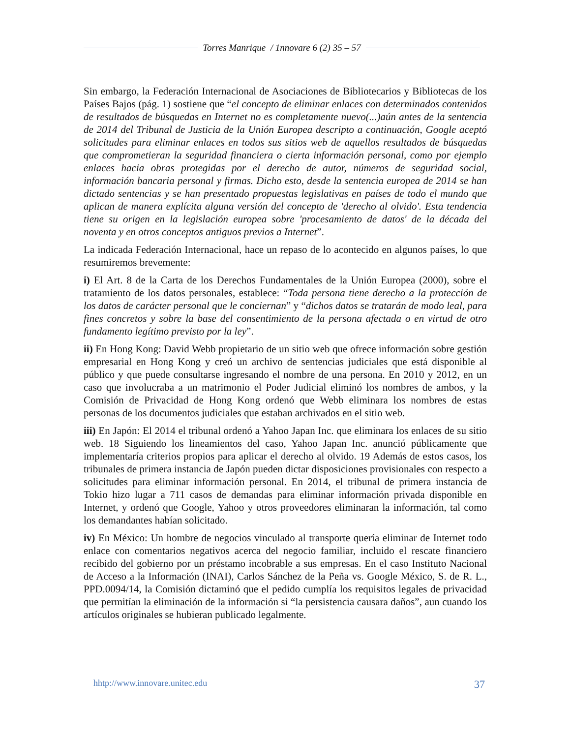Torres Manrique / 1nnovare 6 (2) 35 – 57
Sin embargo, la Federación Internacional de Asociaciones de Bibliotecarios y Bibliotecas de los Países Bajos (pág. 1) sostiene que “el concepto de eliminar enlaces con determinados contenidos de resultados de búsquedas en Internet no es completamente nuevo(...)aún antes de la sentencia de 2014 del Tribunal de Justicia de la Unión Europea descripto a continuación, Google aceptó solicitudes para eliminar enlaces en todos sus sitios web de aquellos resultados de búsquedas que comprometieran la seguridad financiera o cierta información personal, como por ejemplo enlaces hacia obras protegidas por el derecho de autor, números de seguridad social, información bancaria personal y firmas. Dicho esto, desde la sentencia europea de 2014 se han dictado sentencias y se han presentado propuestas legislativas en países de todo el mundo que aplican de manera explícita alguna versión del concepto de 'derecho al olvido'. Esta tendencia tiene su origen en la legislación europea sobre 'procesamiento de datos' de la década del noventa y en otros conceptos antiguos previos a Internet”.
La indicada Federación Internacional, hace un repaso de lo acontecido en algunos países, lo que resumiremos brevemente:
i) El Art. 8 de la Carta de los Derechos Fundamentales de la Unión Europea (2000), sobre el tratamiento de los datos personales, establece: “Toda persona tiene derecho a la protección de los datos de carácter personal que le conciernan” y “dichos datos se tratarán de modo leal, para fines concretos y sobre la base del consentimiento de la persona afectada o en virtud de otro fundamento legítimo previsto por la ley”.
ii) En Hong Kong: David Webb propietario de un sitio web que ofrece información sobre gestión empresarial en Hong Kong y creó un archivo de sentencias judiciales que está disponible al público y que puede consultarse ingresando el nombre de una persona. En 2010 y 2012, en un caso que involucraba a un matrimonio el Poder Judicial eliminó los nombres de ambos, y la Comisión de Privacidad de Hong Kong ordenó que Webb eliminara los nombres de estas personas de los documentos judiciales que estaban archivados en el sitio web.
iii) En Japón: El 2014 el tribunal ordenó a Yahoo Japan Inc. que eliminara los enlaces de su sitio web. 18 Siguiendo los lineamientos del caso, Yahoo Japan Inc. anunció públicamente que implementaría criterios propios para aplicar el derecho al olvido. 19 Además de estos casos, los tribunales de primera instancia de Japón pueden dictar disposiciones provisionales con respecto a solicitudes para eliminar información personal. En 2014, el tribunal de primera instancia de Tokio hizo lugar a 711 casos de demandas para eliminar información privada disponible en Internet, y ordenó que Google, Yahoo y otros proveedores eliminaran la información, tal como los demandantes habían solicitado.
iv) En México: Un hombre de negocios vinculado al transporte quería eliminar de Internet todo enlace con comentarios negativos acerca del negocio familiar, incluido el rescate financiero recibido del gobierno por un préstamo incobrable a sus empresas. En el caso Instituto Nacional de Acceso a la Información (INAI), Carlos Sánchez de la Peña vs. Google México, S. de R. L., PPD.0094/14, la Comisión dictaminó que el pedido cumplía los requisitos legales de privacidad que permitían la eliminación de la información si “la persistencia causara daños”, aun cuando los artículos originales se hubieran publicado legalmente.
hhtp://www.innovare.unitec.edu 37